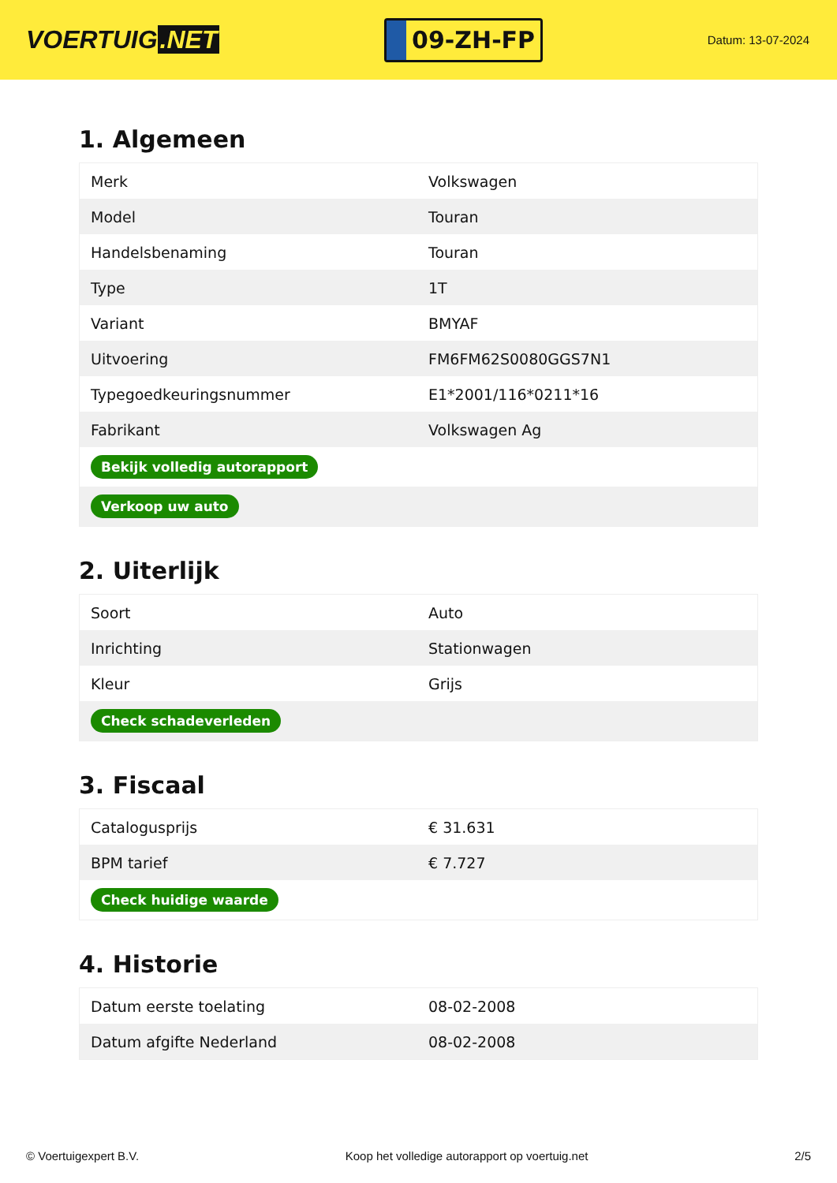VOERTUIG.NET
09-ZH-FP
Datum: 13-07-2024
1. Algemeen
| Merk | Volkswagen |
| Model | Touran |
| Handelsbenaming | Touran |
| Type | 1T |
| Variant | BMYAF |
| Uitvoering | FM6FM62S0080GGS7N1 |
| Typegoedkeuringsnummer | E1*2001/116*0211*16 |
| Fabrikant | Volkswagen Ag |
| Bekijk volledig autorapport | |
| Verkoop uw auto | |
2. Uiterlijk
| Soort | Auto |
| Inrichting | Stationwagen |
| Kleur | Grijs |
| Check schadeverleden | |
3. Fiscaal
| Catalogusprijs | € 31.631 |
| BPM tarief | € 7.727 |
| Check huidige waarde | |
4. Historie
| Datum eerste toelating | 08-02-2008 |
| Datum afgifte Nederland | 08-02-2008 |
© Voertuigexpert B.V. Koop het volledige autorapport op voertuig.net 2/5